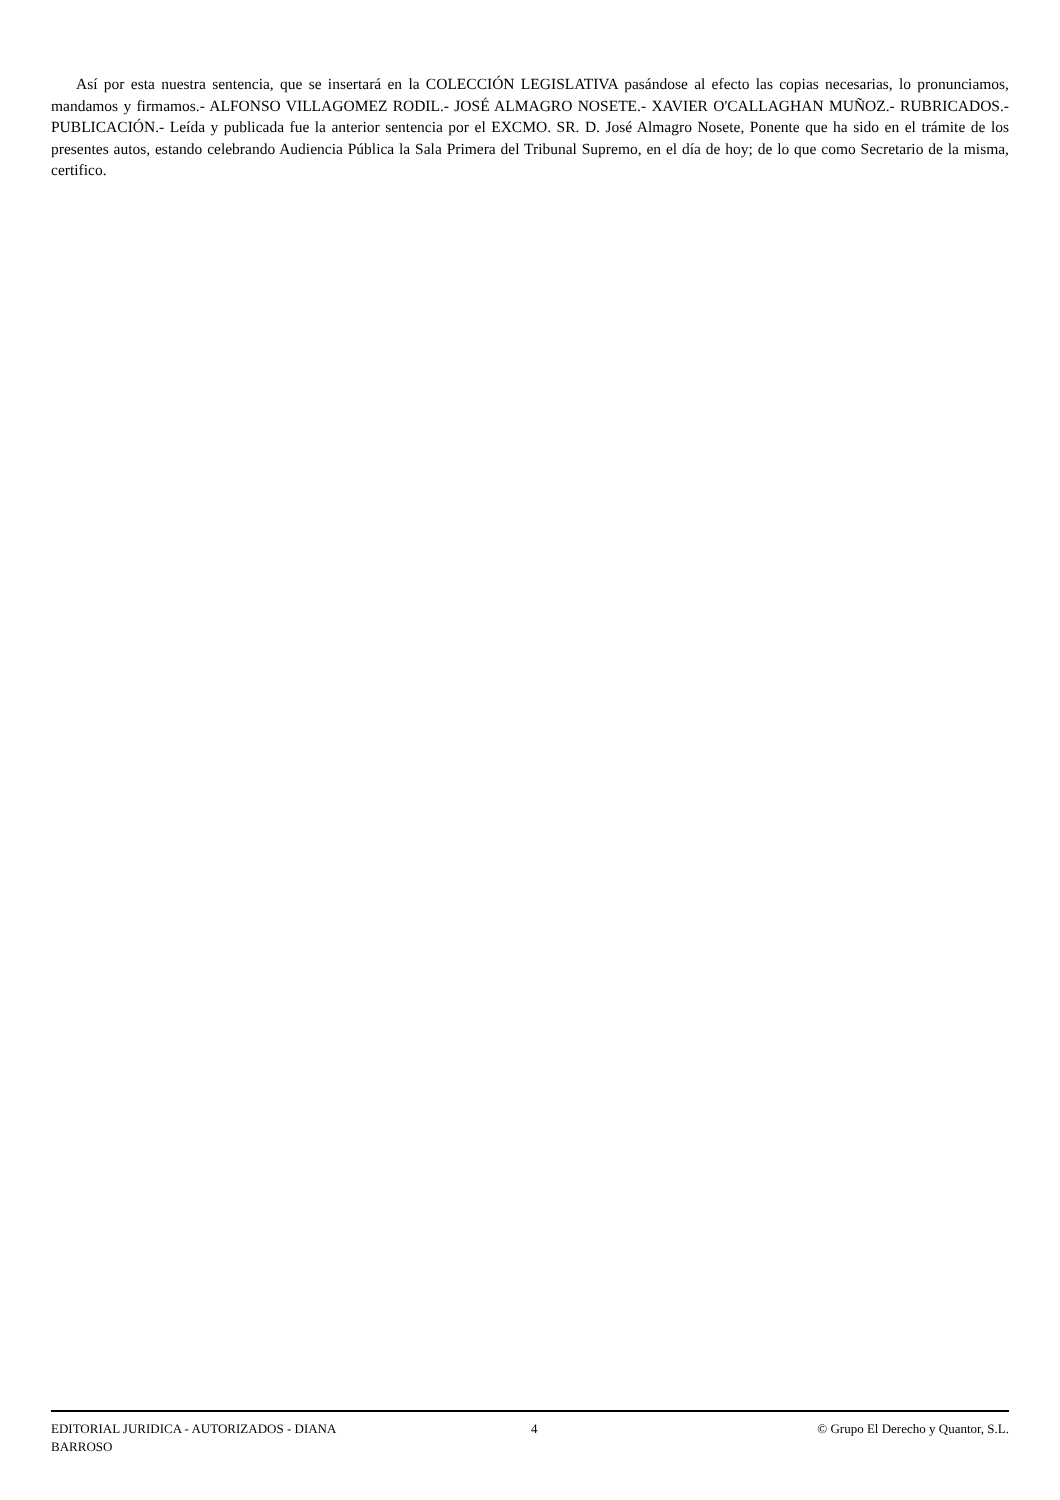Así por esta nuestra sentencia, que se insertará en la COLECCIÓN LEGISLATIVA pasándose al efecto las copias necesarias, lo pronunciamos, mandamos y firmamos.- ALFONSO VILLAGOMEZ RODIL.- JOSÉ ALMAGRO NOSETE.- XAVIER O'CALLAGHAN MUÑOZ.- RUBRICADOS.- PUBLICACIÓN.- Leída y publicada fue la anterior sentencia por el EXCMO. SR. D. José Almagro Nosete, Ponente que ha sido en el trámite de los presentes autos, estando celebrando Audiencia Pública la Sala Primera del Tribunal Supremo, en el día de hoy; de lo que como Secretario de la misma, certifico.
EDITORIAL JURIDICA - AUTORIZADOS - DIANA BARROSO
4 © Grupo El Derecho y Quantor, S.L.